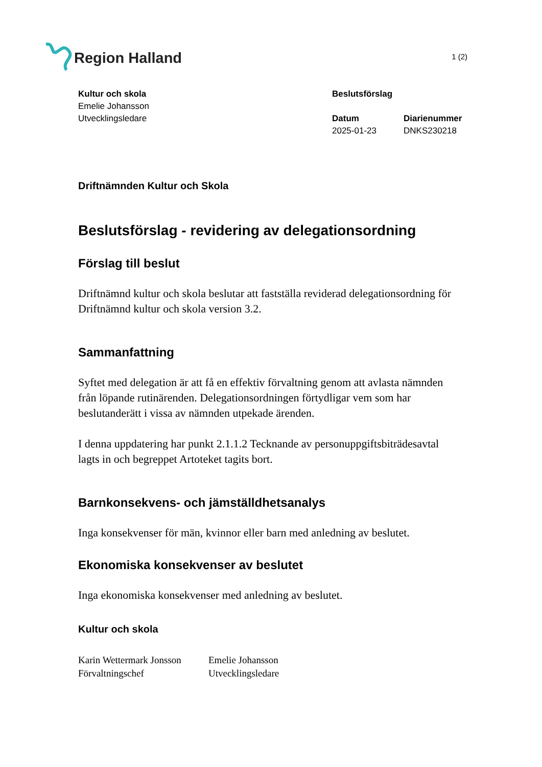Region Halland
1 (2)
Kultur och skola
Emelie Johansson
Utvecklingsledare
Beslutsförslag
Datum
2025-01-23
Diarienummer
DNKS230218
Driftnämnden Kultur och Skola
Beslutsförslag - revidering av delegationsordning
Förslag till beslut
Driftnämnd kultur och skola beslutar att fastställa reviderad delegationsordning för Driftnämnd kultur och skola version 3.2.
Sammanfattning
Syftet med delegation är att få en effektiv förvaltning genom att avlasta nämnden från löpande rutinärenden. Delegationsordningen förtydligar vem som har beslutanderätt i vissa av nämnden utpekade ärenden.
I denna uppdatering har punkt 2.1.1.2 Tecknande av personuppgiftsbiträdesavtal lagts in och begreppet Artoteket tagits bort.
Barnkonsekvens- och jämställdhetsanalys
Inga konsekvenser för män, kvinnor eller barn med anledning av beslutet.
Ekonomiska konsekvenser av beslutet
Inga ekonomiska konsekvenser med anledning av beslutet.
Kultur och skola
Karin Wettermark Jonsson
Förvaltningschef
Emelie Johansson
Utvecklingsledare